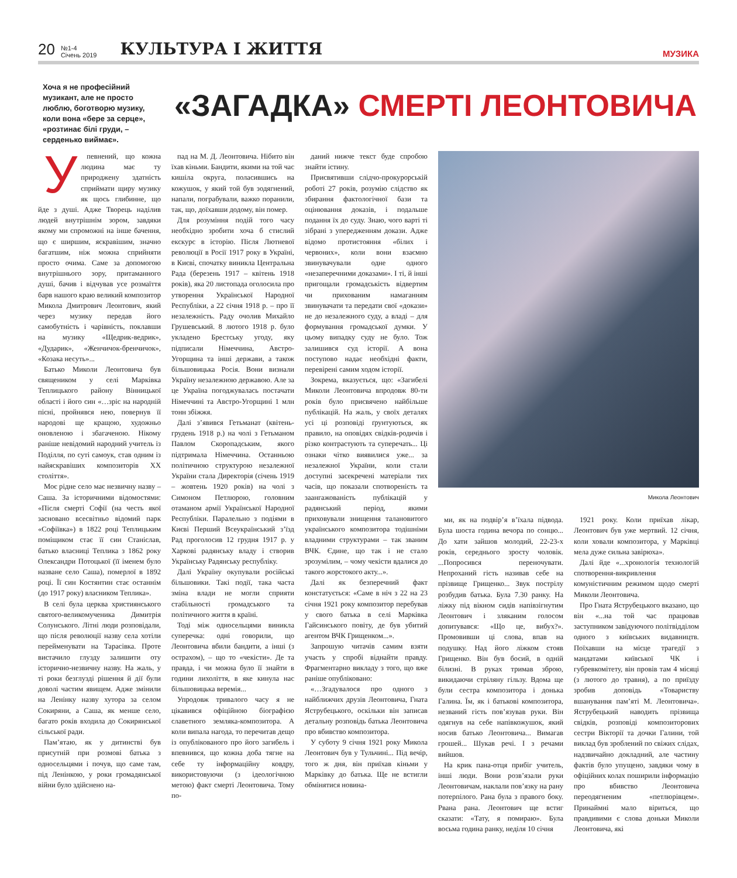20 №1-4
Січень 2019 КУЛЬТУРА І ЖИТТЯ МУЗИКА
Хоча я не професійний музикант, але не просто люблю, боготворю музику, коли вона «бере за серце», «розтинає білі груди, – серденько виймає».
«ЗАГАДКА» СМЕРТІ ЛЕОНТОВИЧА
Упевнений, що кожна людина має ту природжену здатність сприймати щиру музику як щось глибинне, що йде з душі. Адже Творець наділив людей внутрішнім зором, завдяки якому ми спроможні на інше бачення, що є ширшим, яскравішим, значно багатшим, ніж можна сприйняти просто очима. Саме за допомогою внутрішнього зору, притаманного душі, бачив і відчував усе розмаїття барв нашого краю великий композитор Микола Дмитрович Леонтович, який через музику передав його самобутність і чарівність, поклавши на музику «Щедрик-ведрик», «Дударик», «Женчичок-бренчичок», «Козака несуть»...
Батько Миколи Леонтовича був священиком у селі Марківка Теплицького району Вінницької області і його син «…зріс на народній пісні, пройнявся нею, повернув її народові ще кращою, художньо оновленою і збагаченою. Нікому раніше невідомий народний учитель із Поділля, по суті самоук, став одним із найяскравіших композиторів XX століття».
Моє рідне село має незвичну назву – Саша. За історичними відомостями: «Після смерті Софії (на честь якої засновано всесвітньо відомий парк «Софіївка») в 1822 році Теплицьким поміщиком стає її син Станіслав, батько власниці Теплика з 1862 року Олександри Потоцької (її іменем було назване село Саша), померлої в 1892 році. Її син Костянтин стає останнім (до 1917 року) власником Теплика».
В селі була церква християнського святого-великомученика Димитрія Солунського. Літні люди розповідали, що після революції назву села хотіли перейменувати на Тарасівка. Проте вистачило глузду залишити оту історично-незвичну назву. На жаль, у ті роки безглузді рішення й дії були доволі частим явищем. Адже змінили на Ленінку назву хутора за селом Сокиряни, а Саша, як менше село, багато років входила до Сокирянської сільської ради.
Пам’ятаю, як у дитинстві був присутній при розмові батька з односельцями і почув, що саме там, під Ленінкою, у роки громадянської війни було здійснено на-
пад на М. Д. Леонтовича. Нібито він їхав кіньми. Бандити, якими на той час кишіла округа, поласившись на кожушок, у який той був зодягнений, напали, пограбували, важко поранили, так, що, доїхавши додому, він помер.
Для розуміння подій того часу необхідно зробити хоча б стислий екскурс в історію. Після Лютневої революції в Росії 1917 року в Україні, в Києві, спочатку виникла Центральна Рада (березень 1917 – квітень 1918 років), яка 20 листопада оголосила про утворення Української Народної Республіки, а 22 січня 1918 р. – про її незалежність. Раду очолив Михайло Грушевський. 8 лютого 1918 р. було укладено Брестську угоду, яку підписали Німеччина, Австро-Угорщина та інші держави, а також більшовицька Росія. Вони визнали Україну незалежною державою. Але за це Україна погоджувалась постачати Німеччині та Австро-Угорщині 1 млн тонн збіжжя.
Далі з’явився Гетьманат (квітень-грудень 1918 р.) на чолі з Гетьманом Павлом Скоропадським, якого підтримала Німеччина. Останньою політичною структурою незалежної України стала Директорія (січень 1919 – жовтень 1920 років) на чолі з Симоном Петлюрою, головним отаманом армії Української Народної Республіки. Паралельно з подіями в Києві Перший Всеукраїнський з’їзд Рад проголосив 12 грудня 1917 р. у Харкові радянську владу і створив Українську Радянську республіку.
Далі Україну окупували російські більшовики. Такі події, така часта зміна влади не могли сприяти стабільності громадського та політичного життя в країні.
Тоді між односельцями виникла суперечка: одні говорили, що Леонтовича вбили бандити, а інші (з острахом), – що то «чекісти». Де та правда, і чи можна було її знайти в години лихоліття, в яке кинула нас більшовицька веремія...
Упродовж тривалого часу я не цікавився офіційною біографією славетного земляка-композитора. А коли випала нагода, то перечитав дещо із опублікованого про його загибель і впевнився, що кожна доба тягне на себе ту інформаційну ковдру, використовуючи (з ідеологічною метою) факт смерті Леонтовича. Тому по-
даний нижче текст буде спробою знайти істину.
Присвятивши слідчо-прокурорській роботі 27 років, розумію слідство як збирання фактологічної бази та оцінювання доказів, і подальше подання їх до суду. Знаю, чого варті ті зібрані з упередженням докази. Адже відомо протистояння «білих і червоних», коли вони взаємно звинувачували одне одного «незаперечними доказами». І ті, й інші пригощали громадськість відвертим чи прихованим намаганням звинувачати та передати свої «докази» не до незалежного суду, а владі – для формування громадської думки. У цьому випадку суду не було. Тож залишився суд історії. А вона поступово надає необхідні факти, перевірені самим ходом історії.
Зокрема, вказується, що: «Загибелі Миколи Леонтовича впродовж 80-ти років було присвячено найбільше публікацій. На жаль, у своїх деталях усі ці розповіді ґрунтуються, як правило, на оповідях свідків-родичів і різко контрастують та суперечать... Ці ознаки чітко виявилися уже... за незалежної України, коли стали доступні засекречені матеріали тих часів, що показали спотвореність та заангажованість публікацій у радянський період, якими приховували знищення талановитого українського композитора тодішніми владними структурами – так званим ВЧК. Єдине, що так і не стало зрозумілим, – чому чекісти вдалися до такого жорстокого акту...».
Далі як безперечний факт констатується: «Саме в ніч з 22 на 23 січня 1921 року композитор перебував у свого батька в селі Марківка Гайсинського повіту, де був убитий агентом ВЧК Грищенком...».
Запрошую читачів самим взяти участь у спробі віднайти правду. Фрагментарно викладу з того, що вже раніше опубліковано:
«…Згадувалося про одного з найближчих друзів Леонтовича, Гната Яструбецького, оскільки він записав детальну розповідь батька Леонтовича про вбивство композитора.
У суботу 9 січня 1921 року Микола Леонтович був у Тульчині... Під вечір, того ж дня, він приїхав кіньми у Марківку до батька. Ще не встигли обмінятися новина-
Микола Леонтович
ми, як на подвір’я в’їхала підвода. Була шоста година вечора по сонцю... До хати зайшов молодий, 22-23-х років, середнього зросту чоловік. ...Попросився переночувати. Непроханий гість називав себе на прізвище Грищенко... Звук пострілу розбудив батька. Була 7.30 ранку. На ліжку під вікном сидів напівзігнутим Леонтович і зляканим голосом допитувався: «Що це, вибух?». Промовивши ці слова, впав на подушку. Над його ліжком стояв Грищенко. Він був босий, в одній білизні. В руках тримав зброю, викидаючи стріляну гільзу. Вдома ще були сестра композитора і донька Галина. Їм, як і батькові композитора, незваний гість пов’язував руки. Він одягнув на себе напівкожушок, який носив батько Леонтовича... Вимагав грошей... Шукав речі. І з речами вийшов.
На крик пана-отця прибіг учитель, інші люди. Вони розв’язали руки Леонтовичам, наклали пов’язку на рану потерпілого. Рана була з правого боку. Рвана рана. Леонтович ще встиг сказати: «Тату, я помираю». Була восьма година ранку, неділя 10 січня
1921 року. Коли приїхав лікар, Леонтович був уже мертвий. 12 січня, коли ховали композитора, у Марківці мела дуже сильна завірюха».
Далі йде «...хронологія технологій спотворення-викривлення комуністичним режимом щодо смерті Миколи Леонтовича.
Про Гната Яструбецького вказано, що він «...на той час працював заступником завідуючого політвідділом одного з київських видавництв. Поїхавши на місце трагедії з мандатами київської ЧК і губревкомітету, він провів там 4 місяці (з лютого до травня), а по приїзду зробив доповідь «Товариству вшанування пам’яті М. Леонтовича». Яструбецький наводить прізвища свідків, розповіді композиторових сестри Вікторії та дочки Галини, той виклад був зроблений по свіжих слідах, надзвичайно докладний, але частину фактів було упущено, завдяки чому в офіційних колах поширили інформацію про вбивство Леонтовича переодягненим «петлюрівцем». Принаймні мало віриться, що правдивими є слова доньки Миколи Леонтовича, які